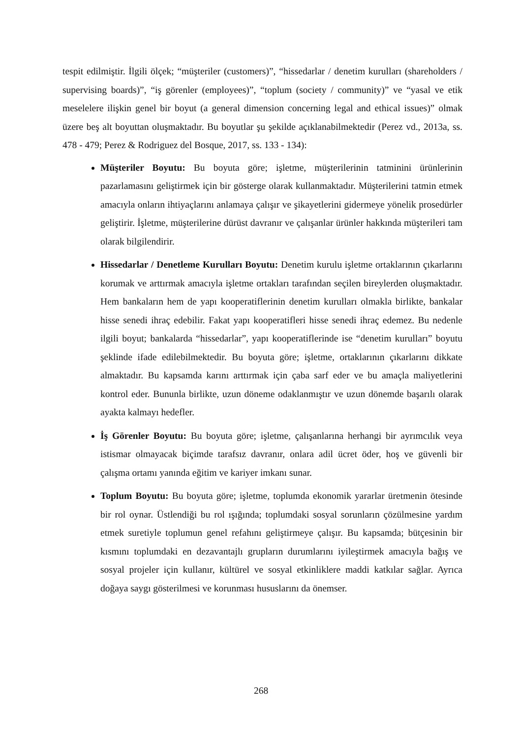tespit edilmiştir. İlgili ölçek; “müşteriler (customers)”, “hissedarlar / denetim kurulları (shareholders / supervising boards)”, “iş görenler (employees)”, “toplum (society / community)” ve “yasal ve etik meselelere ilişkin genel bir boyut (a general dimension concerning legal and ethical issues)” olmak üzere beş alt boyuttan oluşmaktadır. Bu boyutlar şu şekilde açıklanabilmektedir (Perez vd., 2013a, ss. 478 - 479; Perez & Rodriguez del Bosque, 2017, ss. 133 - 134):
Müşteriler Boyutu: Bu boyuta göre; işletme, müşterilerinin tatminini ürünlerinin pazarlamasını geliştirmek için bir gösterge olarak kullanmaktadır. Müşterilerini tatmin etmek amacıyla onların ihtiyaçlarını anlamaya çalışır ve şikayetlerini gidermeye yönelik prosedürler geliştirir. İşletme, müşterilerine dürüst davranır ve çalışanlar ürünler hakkında müşterileri tam olarak bilgilendirir.
Hissedarlar / Denetleme Kurulları Boyutu: Denetim kurulu işletme ortaklarının çıkarlarını korumak ve arttırmak amacıyla işletme ortakları tarafından seçilen bireylerden oluşmaktadır. Hem bankaların hem de yapı kooperatiflerinin denetim kurulları olmakla birlikte, bankalar hisse senedi ihraç edebilir. Fakat yapı kooperatifleri hisse senedi ihraç edemez. Bu nedenle ilgili boyut; bankalarda “hissedarlar”, yapı kooperatiflerinde ise “denetim kurulları” boyutu şeklinde ifade edilebilmektedir. Bu boyuta göre; işletme, ortaklarının çıkarlarını dikkate almaktadır. Bu kapsamda karını arttırmak için çaba sarf eder ve bu amaçla maliyetlerini kontrol eder. Bununla birlikte, uzun döneme odaklanmıştır ve uzun dönemde başarılı olarak ayakta kalmayı hedefler.
İş Görenler Boyutu: Bu boyuta göre; işletme, çalışanlarına herhangi bir ayrımcılık veya istismar olmayacak biçimde tarafsız davranır, onlara adil ücret öder, hoş ve güvenli bir çalışma ortamı yanında eğitim ve kariyer imkanı sunar.
Toplum Boyutu: Bu boyuta göre; işletme, toplumda ekonomik yararlar üretmenin ötesinde bir rol oynar. Üstlendiği bu rol ışığında; toplumdaki sosyal sorunların çözülmesine yardım etmek suretiyle toplumun genel refahını geliştirmeye çalışır. Bu kapsamda; bütçesinin bir kısmını toplumdaki en dezavantajlı grupların durumlarını iyileştirmek amacıyla bağış ve sosyal projeler için kullanır, kültürel ve sosyal etkinliklere maddi katkılar sağlar. Ayrıca doğaya saygı gösterilmesi ve korunması hususlarını da önemser.
268